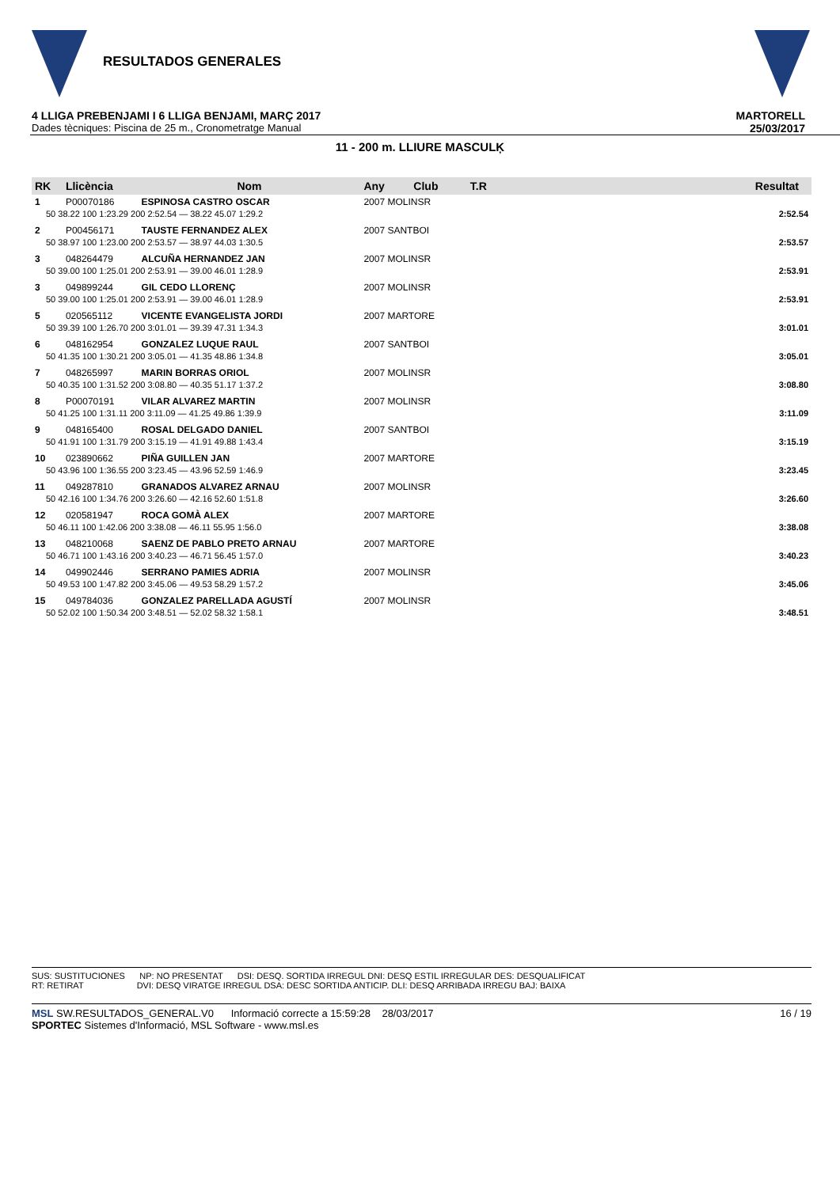RESULTADOS GENERALES
4 LLIGA PREBENJAMI I 6 LLIGA BENJAMI, MARÇ 2017
Dades tècniques: Piscina de 25 m., Cronometratge Manual
MARTORELL
25/03/2017
11 - 200 m. LLIURE MASCULĶ
| RK | Llicència | Nom | Any | Club | T.R | | Resultat |
| --- | --- | --- | --- | --- | --- | --- | --- |
| 1 | P00070186 | ESPINOSA CASTRO OSCAR | 2007 MOLINSR | | | | |
| 50 38.22 100 1:23.29 200 2:52.54 — 38.22 45.07 1:29.2 | | | | | | | 2:52.54 |
| 2 | P00456171 | TAUSTE FERNANDEZ ALEX | 2007 SANTBOI | | | | |
| 50 38.97 100 1:23.00 200 2:53.57 — 38.97 44.03 1:30.5 | | | | | | | 2:53.57 |
| 3 | 048264479 | ALCUÑA HERNANDEZ JAN | 2007 MOLINSR | | | | |
| 50 39.00 100 1:25.01 200 2:53.91 — 39.00 46.01 1:28.9 | | | | | | | 2:53.91 |
| 3 | 049899244 | GIL CEDO LLORENÇ | 2007 MOLINSR | | | | |
| 50 39.00 100 1:25.01 200 2:53.91 — 39.00 46.01 1:28.9 | | | | | | | 2:53.91 |
| 5 | 020565112 | VICENTE EVANGELISTA JORDI | 2007 MARTORE | | | | |
| 50 39.39 100 1:26.70 200 3:01.01 — 39.39 47.31 1:34.3 | | | | | | | 3:01.01 |
| 6 | 048162954 | GONZALEZ LUQUE RAUL | 2007 SANTBOI | | | | |
| 50 41.35 100 1:30.21 200 3:05.01 — 41.35 48.86 1:34.8 | | | | | | | 3:05.01 |
| 7 | 048265997 | MARIN BORRAS ORIOL | 2007 MOLINSR | | | | |
| 50 40.35 100 1:31.52 200 3:08.80 — 40.35 51.17 1:37.2 | | | | | | | 3:08.80 |
| 8 | P00070191 | VILAR ALVAREZ MARTIN | 2007 MOLINSR | | | | |
| 50 41.25 100 1:31.11 200 3:11.09 — 41.25 49.86 1:39.9 | | | | | | | 3:11.09 |
| 9 | 048165400 | ROSAL DELGADO DANIEL | 2007 SANTBOI | | | | |
| 50 41.91 100 1:31.79 200 3:15.19 — 41.91 49.88 1:43.4 | | | | | | | 3:15.19 |
| 10 | 023890662 | PIÑA GUILLEN JAN | 2007 MARTORE | | | | |
| 50 43.96 100 1:36.55 200 3:23.45 — 43.96 52.59 1:46.9 | | | | | | | 3:23.45 |
| 11 | 049287810 | GRANADOS ALVAREZ ARNAU | 2007 MOLINSR | | | | |
| 50 42.16 100 1:34.76 200 3:26.60 — 42.16 52.60 1:51.8 | | | | | | | 3:26.60 |
| 12 | 020581947 | ROCA GOMÀ ALEX | 2007 MARTORE | | | | |
| 50 46.11 100 1:42.06 200 3:38.08 — 46.11 55.95 1:56.0 | | | | | | | 3:38.08 |
| 13 | 048210068 | SAENZ DE PABLO PRETO ARNAU | 2007 MARTORE | | | | |
| 50 46.71 100 1:43.16 200 3:40.23 — 46.71 56.45 1:57.0 | | | | | | | 3:40.23 |
| 14 | 049902446 | SERRANO PAMIES ADRIA | 2007 MOLINSR | | | | |
| 50 49.53 100 1:47.82 200 3:45.06 — 49.53 58.29 1:57.2 | | | | | | | 3:45.06 |
| 15 | 049784036 | GONZALEZ PARELLADA AGUSTÍ | 2007 MOLINSR | | | | |
| 50 52.02 100 1:50.34 200 3:48.51 — 52.02 58.32 1:58.1 | | | | | | | 3:48.51 |
SUS: SUSTITUCIONES NP: NO PRESENTAT DSI: DESQ. SORTIDA IRREGUL DNI: DESQ ESTIL IRREGULAR DES: DESQUALIFICAT
RT: RETIRAT DVI: DESQ VIRATGE IRREGUL DSA: DESC SORTIDA ANTICIP. DLI: DESQ ARRIBADA IRREGU BAJ: BAIXA
MSL SW.RESULTADOS_GENERAL.V0 Informació correcte a 15:59:28 28/03/2017 16 / 19
SPORTEC Sistemes d'Informació, MSL Software - www.msl.es